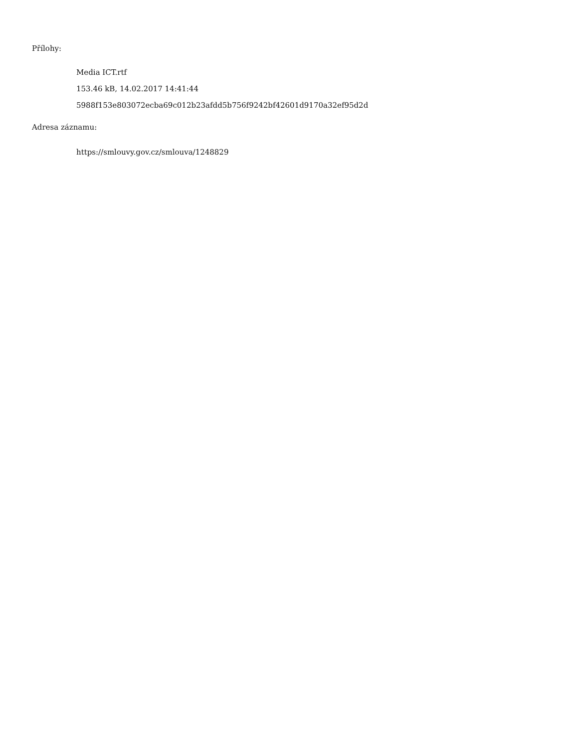Přílohy:
Media ICT.rtf
153.46 kB, 14.02.2017 14:41:44
5988f153e803072ecba69c012b23afdd5b756f9242bf42601d9170a32ef95d2d
Adresa záznamu:
https://smlouvy.gov.cz/smlouva/1248829